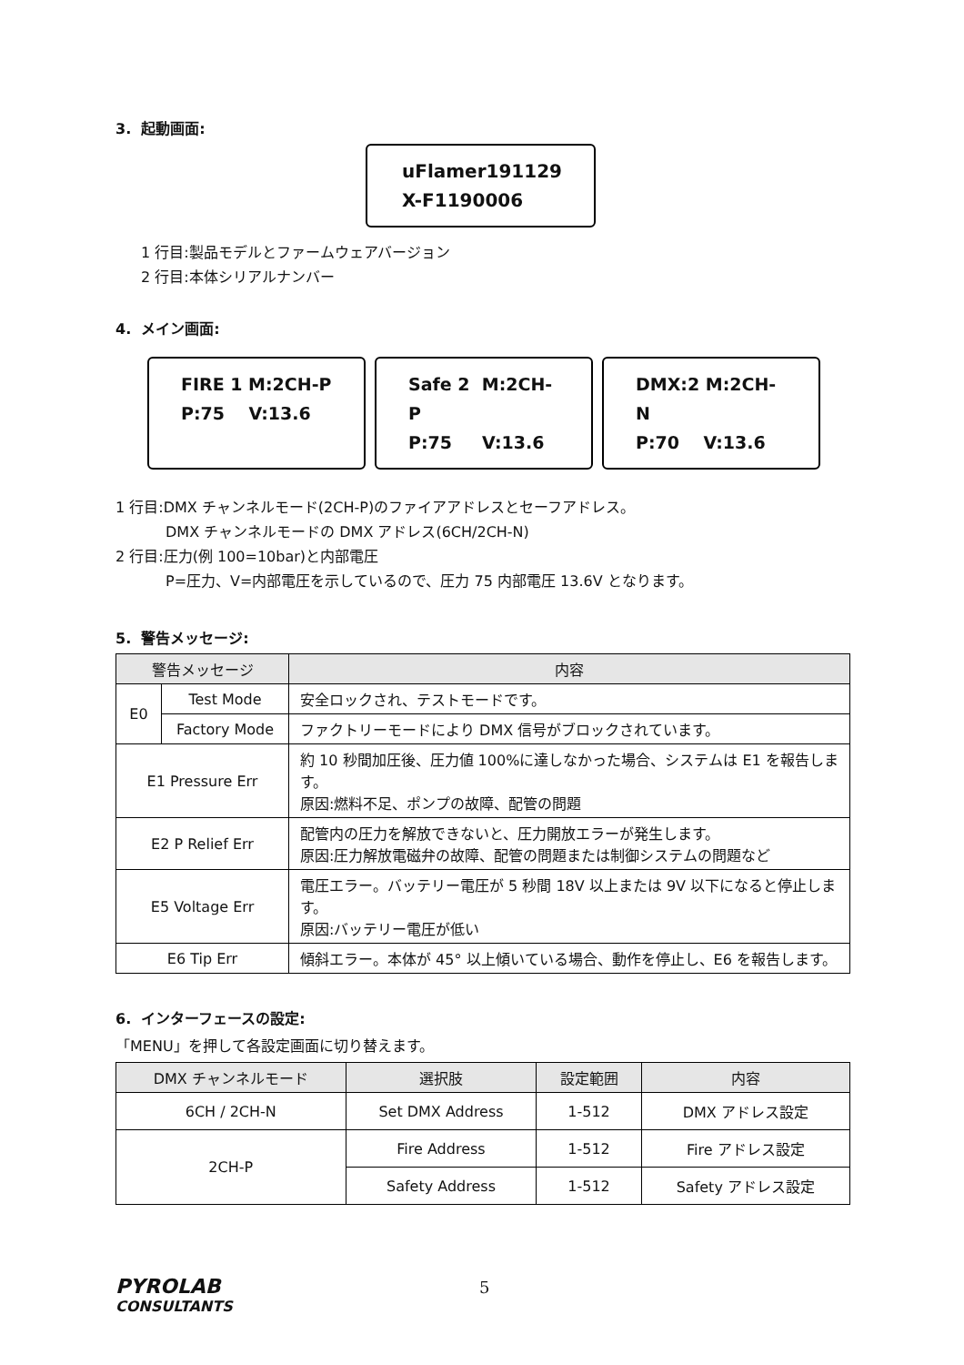3. 起動画面:
uFlamer191129
X-F1190006
1 行目:製品モデルとファームウェアバージョン
2 行目:本体シリアルナンバー
4. メイン画面:
FIRE 1 M:2CH-P
P:75 V:13.6
Safe 2 M:2CH-P
P:75 V:13.6
DMX:2 M:2CH-N
P:70 V:13.6
1 行目:DMX チャンネルモード(2CH-P)のファイアアドレスとセーフアドレス。
DMX チャンネルモードの DMX アドレス(6CH/2CH-N)
2 行目:圧力(例 100=10bar)と内部電圧
P=圧力、V=内部電圧を示しているので、圧力 75 内部電圧 13.6V となります。
5. 警告メッセージ:
| 警告メッセージ | | 内容 |
| --- | --- | --- |
| E0 | Test Mode | 安全ロックされ、テストモードです。 |
| | Factory Mode | ファクトリーモードにより DMX 信号がブロックされています。 |
| E1 Pressure Err | | 約 10 秒間加圧後、圧力値 100%に達しなかった場合、システムは E1 を報告します。 原因:燃料不足、ポンプの故障、配管の問題 |
| E2 P Relief Err | | 配管内の圧力を解放できないと、圧力開放エラーが発生します。 原因:圧力解放電磁弁の故障、配管の問題または制御システムの問題など |
| E5 Voltage Err | | 電圧エラー。バッテリー電圧が 5 秒間 18V 以上または 9V 以下になると停止します。 原因:バッテリー電圧が低い |
| E6 Tip Err | | 傾斜エラー。本体が 45° 以上傾いている場合、動作を停止し、E6 を報告します。 |
6. インターフェースの設定:
「MENU」を押して各設定画面に切り替えます。
| DMX チャンネルモード | 選択肢 | 設定範囲 | 内容 |
| --- | --- | --- | --- |
| 6CH / 2CH-N | Set DMX Address | 1-512 | DMX アドレス設定 |
| 2CH-P | Fire Address | 1-512 | Fire アドレス設定 |
| | Safety Address | 1-512 | Safety アドレス設定 |
PYROLAB
CONSULTANTS
5